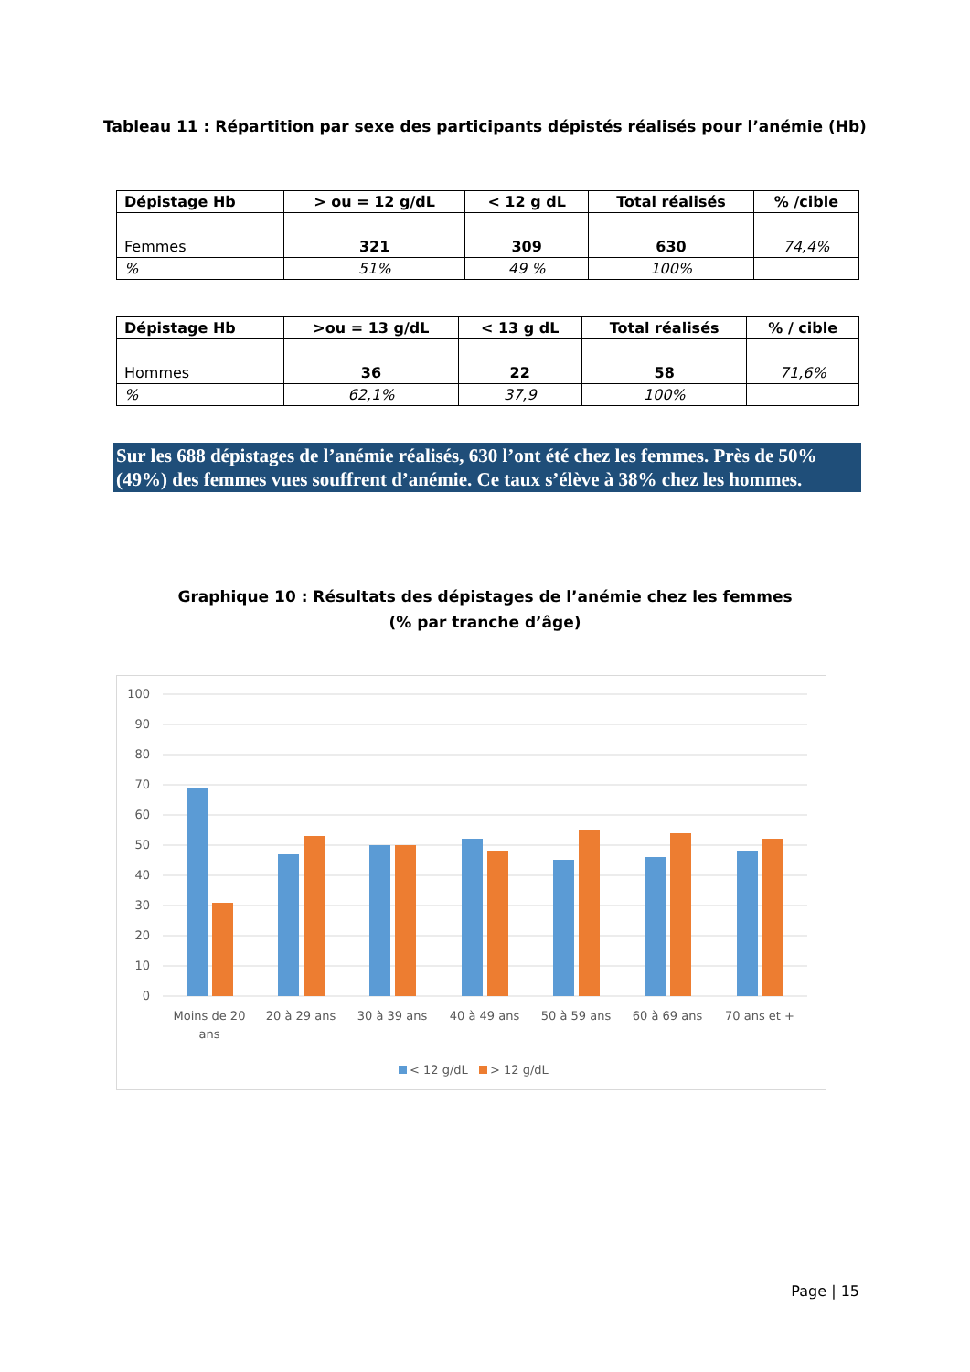Tableau 11 : Répartition par sexe des participants dépistés réalisés pour l’anémie (Hb)
| Dépistage Hb | > ou = 12 g/dL | < 12 g dL | Total réalisés | % /cible |
| --- | --- | --- | --- | --- |
| Femmes | 321 | 309 | 630 | 74,4% |
| % | 51% | 49 % | 100% | |
| Dépistage Hb | >ou = 13 g/dL | < 13 g dL | Total réalisés | % / cible |
| --- | --- | --- | --- | --- |
| Hommes | 36 | 22 | 58 | 71,6% |
| % | 62,1% | 37,9 | 100% | |
Sur les 688 dépistages de l’anémie réalisés, 630 l’ont été chez les femmes. Près de 50% (49%) des femmes vues souffrent d’anémie. Ce taux s’élève à 38% chez les hommes.
Graphique 10 : Résultats des dépistages de l’anémie chez les femmes
(% par tranche d’âge)
100
90
80
70
60
50
40
30
20
10
0
Moins de 20
ans
20 à 29 ans
30 à 39 ans
40 à 49 ans
50 à 59 ans
60 à 69 ans
70 ans et +
< 12 g/dL
> 12 g/dL
Page | 15